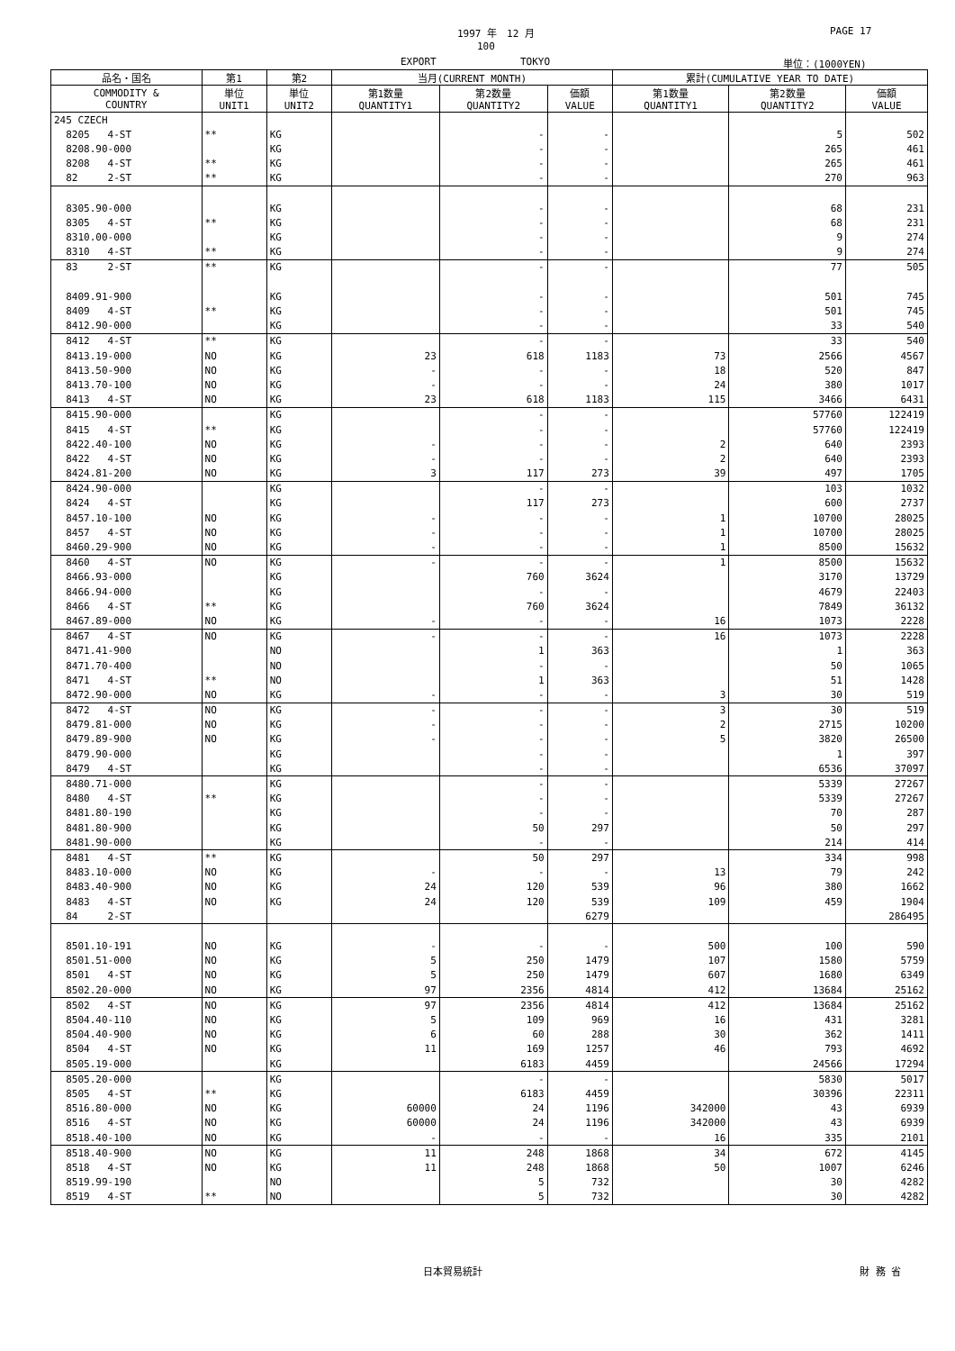1997 年　12 月 PAGE 17
100
EXPORT TOKYO 単位：(1000YEN)
| 品名・国名 | 第1 | 第2 | 当月(CURRENT MONTH) | | | 累計(CUMULATIVE YEAR TO DATE) | | |
| --- | --- | --- | --- | --- | --- | --- | --- | --- |
| COMMODITY & COUNTRY | 単位 UNIT1 | 単位 UNIT2 | 第1数量 QUANTITY1 | 第2数量 QUANTITY2 | 価額 VALUE | 第1数量 QUANTITY1 | 第2数量 QUANTITY2 | 価額 VALUE |
| 245 CZECH | | | | | | | | |
| 8205 4-ST | ** | KG | | - | - | | 5 | 502 |
| 8208.90-000 | | KG | | - | - | | 265 | 461 |
| 8208 4-ST | ** | KG | | - | - | | 265 | 461 |
| 82 2-ST | ** | KG | | - | - | | 270 | 963 |
| 8305.90-000 | | KG | | - | - | | 68 | 231 |
| 8305 4-ST | ** | KG | | - | - | | 68 | 231 |
| 8310.00-000 | | KG | | - | - | | 9 | 274 |
| 8310 4-ST | ** | KG | | - | - | | 9 | 274 |
| 83 2-ST | ** | KG | | - | - | | 77 | 505 |
| 8409.91-900 | | KG | | - | - | | 501 | 745 |
| 8409 4-ST | ** | KG | | - | - | | 501 | 745 |
| 8412.90-000 | | KG | | - | - | | 33 | 540 |
| 8412 4-ST | ** | KG | | - | - | | 33 | 540 |
| 8413.19-000 | NO | KG | 23 | 618 | 1183 | 73 | 2566 | 4567 |
| 8413.50-900 | NO | KG | - | - | - | 18 | 520 | 847 |
| 8413.70-100 | NO | KG | - | - | - | 24 | 380 | 1017 |
| 8413 4-ST | NO | KG | 23 | 618 | 1183 | 115 | 3466 | 6431 |
| 8415.90-000 | | KG | | - | - | | 57760 | 122419 |
| 8415 4-ST | ** | KG | | - | - | | 57760 | 122419 |
| 8422.40-100 | NO | KG | - | - | - | 2 | 640 | 2393 |
| 8422 4-ST | NO | KG | - | - | - | 2 | 640 | 2393 |
| 8424.81-200 | NO | KG | 3 | 117 | 273 | 39 | 497 | 1705 |
| 8424.90-000 | | KG | | - | - | | 103 | 1032 |
| 8424 4-ST | | KG | | 117 | 273 | | 600 | 2737 |
| 8457.10-100 | NO | KG | - | - | - | 1 | 10700 | 28025 |
| 8457 4-ST | NO | KG | - | - | - | 1 | 10700 | 28025 |
| 8460.29-900 | NO | KG | - | - | - | 1 | 8500 | 15632 |
| 8460 4-ST | NO | KG | - | - | - | 1 | 8500 | 15632 |
| 8466.93-000 | | KG | | 760 | 3624 | | 3170 | 13729 |
| 8466.94-000 | | KG | | - | - | | 4679 | 22403 |
| 8466 4-ST | ** | KG | | 760 | 3624 | | 7849 | 36132 |
| 8467.89-000 | NO | KG | - | - | - | 16 | 1073 | 2228 |
| 8467 4-ST | NO | KG | - | - | - | 16 | 1073 | 2228 |
| 8471.41-900 | | NO | | 1 | 363 | | 1 | 363 |
| 8471.70-400 | | NO | | - | - | | 50 | 1065 |
| 8471 4-ST | ** | NO | | 1 | 363 | | 51 | 1428 |
| 8472.90-000 | NO | KG | - | - | - | 3 | 30 | 519 |
| 8472 4-ST | NO | KG | - | - | - | 3 | 30 | 519 |
| 8479.81-000 | NO | KG | - | - | - | 2 | 2715 | 10200 |
| 8479.89-900 | NO | KG | - | - | - | 5 | 3820 | 26500 |
| 8479.90-000 | | KG | | - | - | | 1 | 397 |
| 8479 4-ST | | KG | | - | - | | 6536 | 37097 |
| 8480.71-000 | | KG | | - | - | | 5339 | 27267 |
| 8480 4-ST | ** | KG | | - | - | | 5339 | 27267 |
| 8481.80-190 | | KG | | - | - | | 70 | 287 |
| 8481.80-900 | | KG | | 50 | 297 | | 50 | 297 |
| 8481.90-000 | | KG | | - | - | | 214 | 414 |
| 8481 4-ST | ** | KG | | 50 | 297 | | 334 | 998 |
| 8483.10-000 | NO | KG | - | - | - | 13 | 79 | 242 |
| 8483.40-900 | NO | KG | 24 | 120 | 539 | 96 | 380 | 1662 |
| 8483 4-ST | NO | KG | 24 | 120 | 539 | 109 | 459 | 1904 |
| 84 2-ST | | | | | 6279 | | | 286495 |
| 8501.10-191 | NO | KG | - | - | - | 500 | 100 | 590 |
| 8501.51-000 | NO | KG | 5 | 250 | 1479 | 107 | 1580 | 5759 |
| 8501 4-ST | NO | KG | 5 | 250 | 1479 | 607 | 1680 | 6349 |
| 8502.20-000 | NO | KG | 97 | 2356 | 4814 | 412 | 13684 | 25162 |
| 8502 4-ST | NO | KG | 97 | 2356 | 4814 | 412 | 13684 | 25162 |
| 8504.40-110 | NO | KG | 5 | 109 | 969 | 16 | 431 | 3281 |
| 8504.40-900 | NO | KG | 6 | 60 | 288 | 30 | 362 | 1411 |
| 8504 4-ST | NO | KG | 11 | 169 | 1257 | 46 | 793 | 4692 |
| 8505.19-000 | | KG | | 6183 | 4459 | | 24566 | 17294 |
| 8505.20-000 | | KG | | - | - | | 5830 | 5017 |
| 8505 4-ST | ** | KG | | 6183 | 4459 | | 30396 | 22311 |
| 8516.80-000 | NO | KG | 60000 | 24 | 1196 | 342000 | 43 | 6939 |
| 8516 4-ST | NO | KG | 60000 | 24 | 1196 | 342000 | 43 | 6939 |
| 8518.40-100 | NO | KG | - | - | - | 16 | 335 | 2101 |
| 8518.40-900 | NO | KG | 11 | 248 | 1868 | 34 | 672 | 4145 |
| 8518 4-ST | NO | KG | 11 | 248 | 1868 | 50 | 1007 | 6246 |
| 8519.99-190 | | NO | | 5 | 732 | | 30 | 4282 |
| 8519 4-ST | ** | NO | | 5 | 732 | | 30 | 4282 |
日本貿易統計 財 務 省